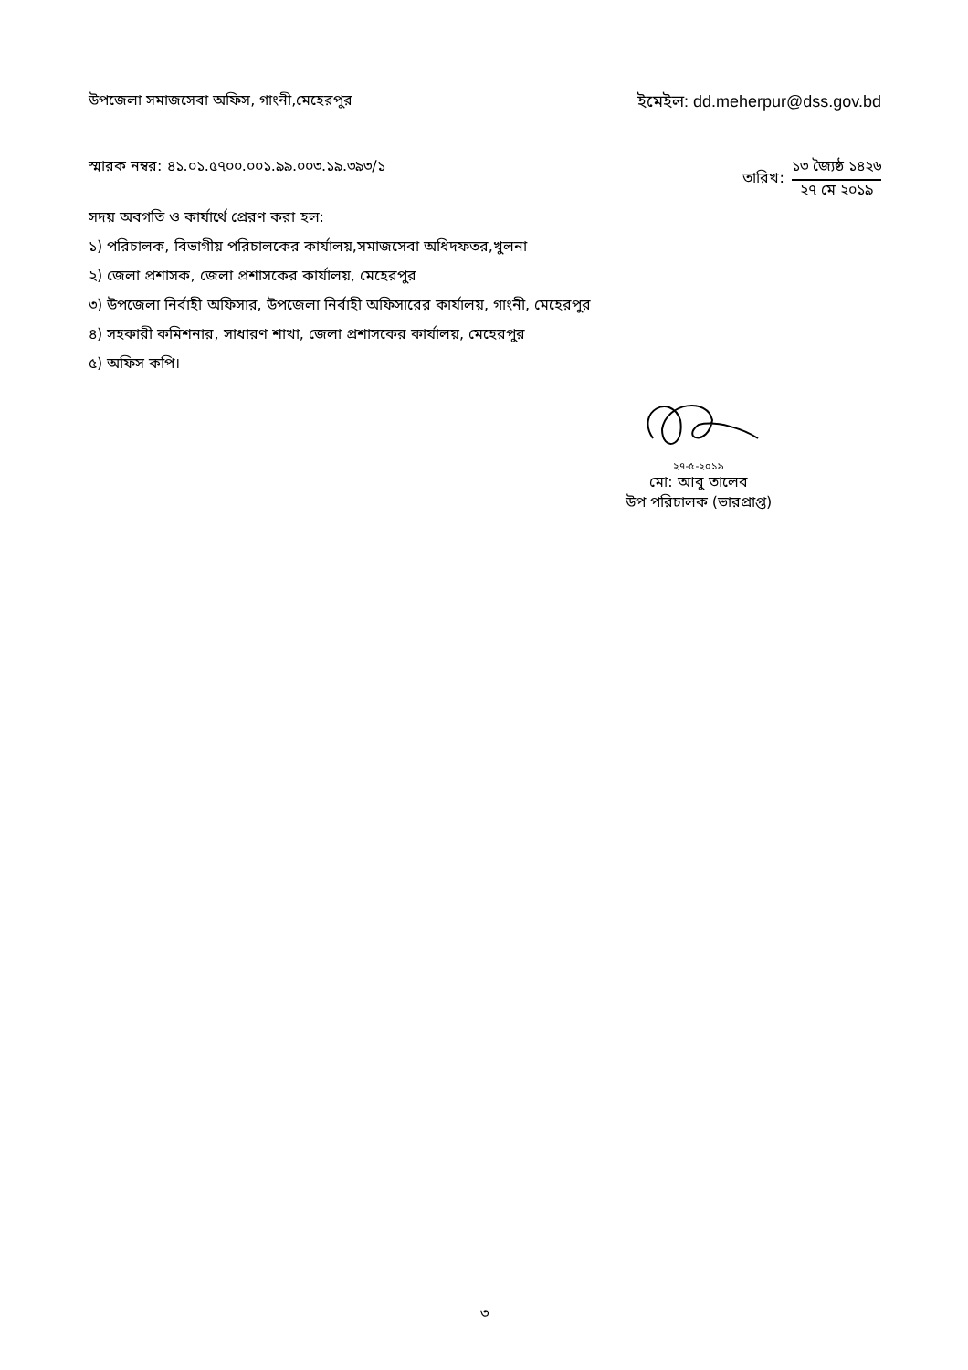উপজেলা সমাজসেবা অফিস, গাংনী,মেহেরপুর
ইমেইল: dd.meherpur@dss.gov.bd
স্মারক নম্বর: ৪১.০১.৫৭০০.০০১.৯৯.০০৩.১৯.৩৯৩/১
তারিখ:
১৩ জ্যৈষ্ঠ ১৪২৬
২৭ মে ২০১৯
সদয় অবগতি ও কার্যার্থে প্রেরণ করা হল:
১) পরিচালক, বিভাগীয় পরিচালকের কার্যালয়,সমাজসেবা অধিদফতর,খুলনা
২) জেলা প্রশাসক, জেলা প্রশাসকের কার্যালয়, মেহেরপুর
৩) উপজেলা নির্বাহী অফিসার, উপজেলা নির্বাহী অফিসারের কার্যালয়, গাংনী, মেহেরপুর
৪) সহকারী কমিশনার, সাধারণ শাখা, জেলা প্রশাসকের কার্যালয়, মেহেরপুর
৫) অফিস কপি।
২৭-৫-২০১৯
মো: আবু তালেব
উপ পরিচালক (ভারপ্রাপ্ত)
৩